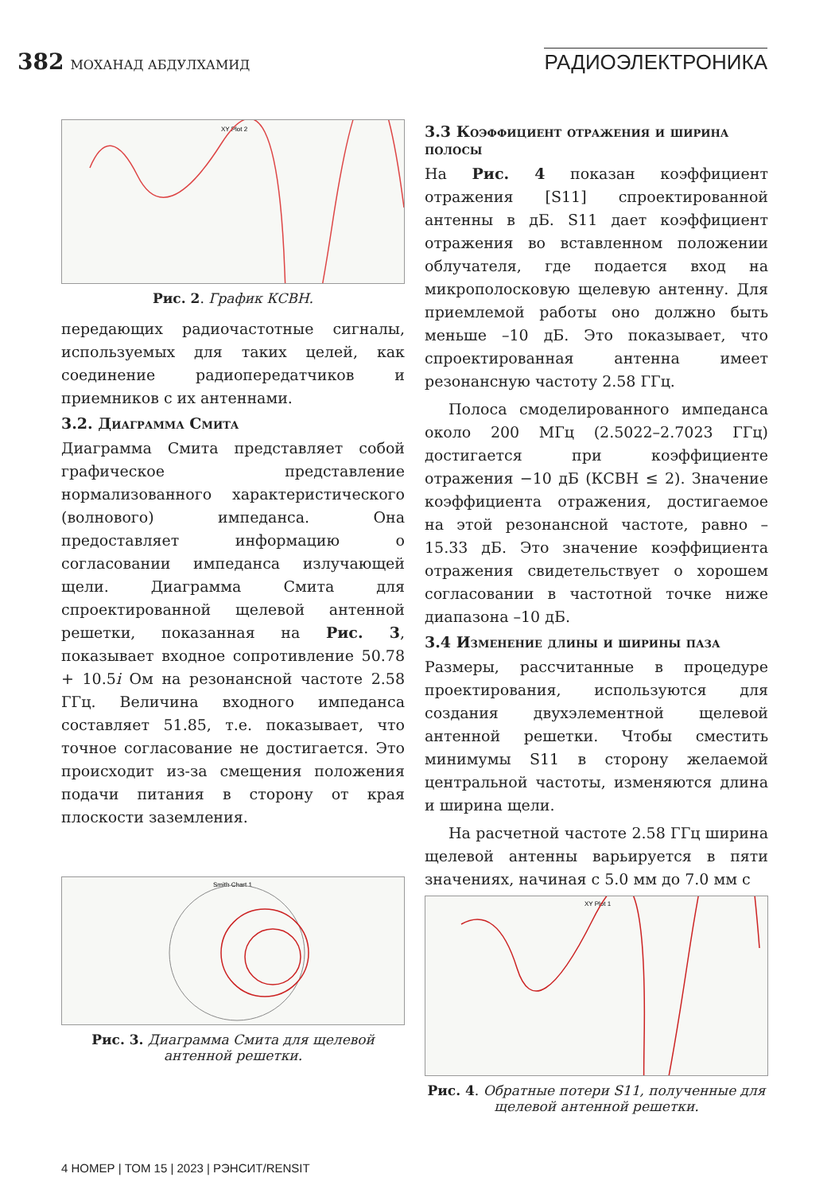382 МОХАНАД АБДУЛХАМИД
РАДИОЭЛЕКТРОНИКА
XY Plot 2
Рис. 2. График КСВН.
передающих радиочастотные сигналы, используемых для таких целей, как соединение радиопередатчиков и приемников с их антеннами.
3.2. Диаграмма Смита
Диаграмма Смита представляет собой графическое представление нормализованного характеристического (волнового) импеданса. Она предоставляет информацию о согласовании импеданса излучающей щели. Диаграмма Смита для спроектированной щелевой антенной решетки, показанная на Рис. 3, показывает входное сопротивление 50.78 + 10.5i Ом на резонансной частоте 2.58 ГГц. Величина входного импеданса составляет 51.85, т.е. показывает, что точное согласование не достигается. Это происходит из-за смещения положения подачи питания в сторону от края плоскости заземления.
Smith Chart 1
Рис. 3. Диаграмма Смита для щелевой антенной решетки.
3.3 Коэффициент отражения и ширина полосы
На Рис. 4 показан коэффициент отражения [S11] спроектированной антенны в дБ. S11 дает коэффициент отражения во вставленном положении облучателя, где подается вход на микрополосковую щелевую антенну. Для приемлемой работы оно должно быть меньше –10 дБ. Это показывает, что спроектированная антенна имеет резонансную частоту 2.58 ГГц.
Полоса смоделированного импеданса около 200 МГц (2.5022–2.7023 ГГц) достигается при коэффициенте отражения −10 дБ (КСВН ≤ 2). Значение коэффициента отражения, достигаемое на этой резонансной частоте, равно –15.33 дБ. Это значение коэффициента отражения свидетельствует о хорошем согласовании в частотной точке ниже диапазона –10 дБ.
3.4 Изменение длины и ширины паза
Размеры, рассчитанные в процедуре проектирования, используются для создания двухэлементной щелевой антенной решетки. Чтобы сместить минимумы S11 в сторону желаемой центральной частоты, изменяются длина и ширина щели.
На расчетной частоте 2.58 ГГц ширина щелевой антенны варьируется в пяти значениях, начиная с 5.0 мм до 7.0 мм с
XY Plot 1
Рис. 4. Обратные потери S11, полученные для щелевой антенной решетки.
4 НОМЕР | ТОМ 15 | 2023 | РЭНСИТ/RENSIT